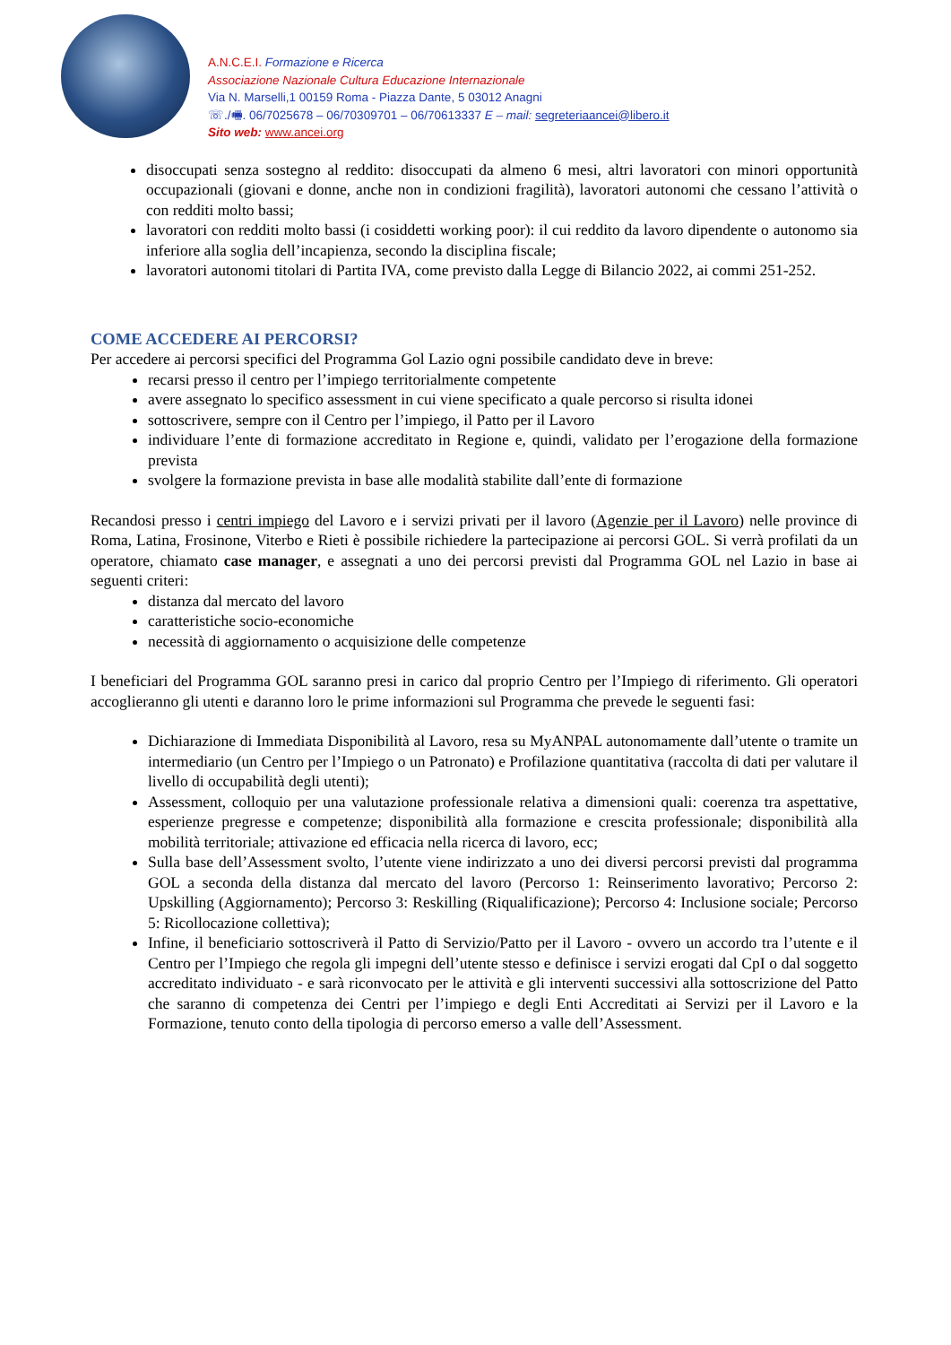A.N.C.E.I. Formazione e Ricerca
Associazione Nazionale Cultura Educazione Internazionale
Via N. Marselli,1 00159 Roma - Piazza Dante, 5 03012 Anagni
☏./🖷. 06/7025678 – 06/70309701 – 06/70613337 E – mail: segreteriaancei@libero.it
Sito web: www.ancei.org
disoccupati senza sostegno al reddito: disoccupati da almeno 6 mesi, altri lavoratori con minori opportunità occupazionali (giovani e donne, anche non in condizioni fragilità), lavoratori autonomi che cessano l’attività o con redditi molto bassi;
lavoratori con redditi molto bassi (i cosiddetti working poor): il cui reddito da lavoro dipendente o autonomo sia inferiore alla soglia dell’incapienza, secondo la disciplina fiscale;
lavoratori autonomi titolari di Partita IVA, come previsto dalla Legge di Bilancio 2022, ai commi 251-252.
COME ACCEDERE AI PERCORSI?
Per accedere ai percorsi specifici del Programma Gol Lazio ogni possibile candidato deve in breve:
recarsi presso il centro per l’impiego territorialmente competente
avere assegnato lo specifico assessment in cui viene specificato a quale percorso si risulta idonei
sottoscrivere, sempre con il Centro per l’impiego, il Patto per il Lavoro
individuare l’ente di formazione accreditato in Regione e, quindi, validato per l’erogazione della formazione prevista
svolgere la formazione prevista in base alle modalità stabilite dall’ente di formazione
Recandosi presso i centri impiego del Lavoro e i servizi privati per il lavoro (Agenzie per il Lavoro) nelle province di Roma, Latina, Frosinone, Viterbo e Rieti è possibile richiedere la partecipazione ai percorsi GOL. Si verrà profilati da un operatore, chiamato case manager, e assegnati a uno dei percorsi previsti dal Programma GOL nel Lazio in base ai seguenti criteri:
distanza dal mercato del lavoro
caratteristiche socio-economiche
necessità di aggiornamento o acquisizione delle competenze
I beneficiari del Programma GOL saranno presi in carico dal proprio Centro per l’Impiego di riferimento. Gli operatori accoglieranno gli utenti e daranno loro le prime informazioni sul Programma che prevede le seguenti fasi:
Dichiarazione di Immediata Disponibilità al Lavoro, resa su MyANPAL autonomamente dall’utente o tramite un intermediario (un Centro per l’Impiego o un Patronato) e Profilazione quantitativa (raccolta di dati per valutare il livello di occupabilità degli utenti);
Assessment, colloquio per una valutazione professionale relativa a dimensioni quali: coerenza tra aspettative, esperienze pregresse e competenze; disponibilità alla formazione e crescita professionale; disponibilità alla mobilità territoriale; attivazione ed efficacia nella ricerca di lavoro, ecc;
Sulla base dell’Assessment svolto, l’utente viene indirizzato a uno dei diversi percorsi previsti dal programma GOL a seconda della distanza dal mercato del lavoro (Percorso 1: Reinserimento lavorativo; Percorso 2: Upskilling (Aggiornamento); Percorso 3: Reskilling (Riqualificazione); Percorso 4: Inclusione sociale; Percorso 5: Ricollocazione collettiva);
Infine, il beneficiario sottoscriverà il Patto di Servizio/Patto per il Lavoro - ovvero un accordo tra l’utente e il Centro per l’Impiego che regola gli impegni dell’utente stesso e definisce i servizi erogati dal CpI o dal soggetto accreditato individuato - e sarà riconvocato per le attività e gli interventi successivi alla sottoscrizione del Patto che saranno di competenza dei Centri per l’impiego e degli Enti Accreditati ai Servizi per il Lavoro e la Formazione, tenuto conto della tipologia di percorso emerso a valle dell’Assessment.